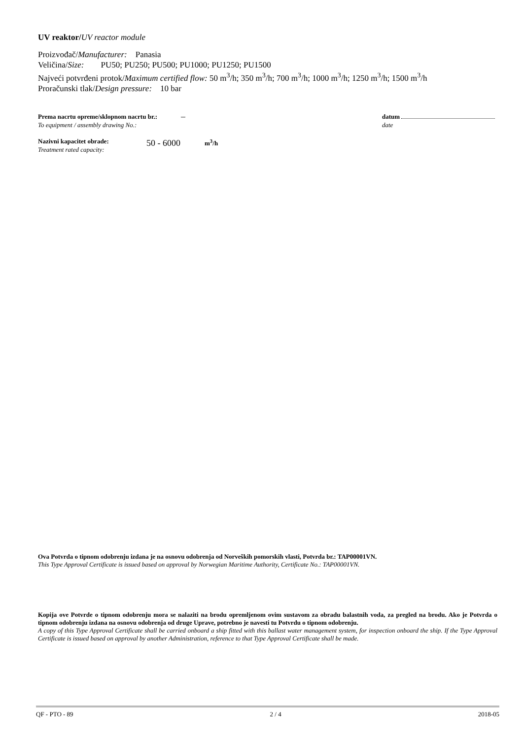UV reaktor/UV reactor module
Proizvođač/Manufacturer: Panasia
Veličina/Size: PU50; PU250; PU500; PU1000; PU1250; PU1500
Najveći potvrđeni protok/Maximum certified flow: 50 m<sup>3</sup>/h; 350 m<sup>3</sup>/h; 700 m<sup>3</sup>/h; 1000 m<sup>3</sup>/h; 1250 m<sup>3</sup>/h; 1500 m<sup>3</sup>/h
Proračunski tlak/Design pressure: 10 bar
Prema nacrtu opreme/sklopnom nacrtu br.:
To equipment / assembly drawing No.:
–
datum
date
Nazivni kapacitet obrade:
Treatment rated capacity:
50 - 6000
m<sup>3</sup>/h
Ova Potvrda o tipnom odobrenju izdana je na osnovu odobrenja od Norveških pomorskih vlasti, Potvrda br.: TAP00001VN.
This Type Approval Certificate is issued based on approval by Norwegian Maritime Authority, Certificate No.: TAP00001VN.
Kopija ove Potvrde o tipnom odobrenju mora se nalaziti na brodu opremljenom ovim sustavom za obradu balastnih voda, za pregled na brodu. Ako je Potvrda o tipnom odobrenju izdana na osnovu odobrenja od druge Uprave, potrebno je navesti tu Potvrdu o tipnom odobrenju.
A copy of this Type Approval Certificate shall be carried onboard a ship fitted with this ballast water management system, for inspection onboard the ship. If the Type Approval Certificate is issued based on approval by another Administration, reference to that Type Approval Certificate shall be made.
QF - PTO - 89 2 / 4 2018-05